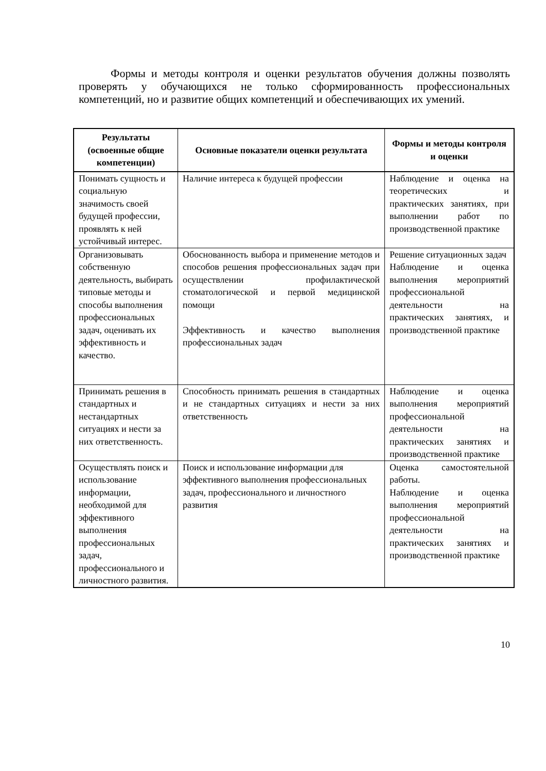Формы и методы контроля и оценки результатов обучения должны позволять проверять у обучающихся не только сформированность профессиональных компетенций, но и развитие общих компетенций и обеспечивающих их умений.
| Результаты (освоенные общие компетенции) | Основные показатели оценки результата | Формы и методы контроля и оценки |
| --- | --- | --- |
| Понимать сущность и социальную значимость своей будущей профессии, проявлять к ней устойчивый интерес. | Наличие интереса к будущей профессии | Наблюдение и оценка на теоретических и практических занятиях, при выполнении работ по производственной практике |
| Организовывать собственную деятельность, выбирать типовые методы и способы выполнения профессиональных задач, оценивать их эффективность и качество. | Обоснованность выбора и применение методов и способов решения профессиональных задач при осуществлении профилактической стоматологической и первой медицинской помощи Эффективность и качество выполнения профессиональных задач | Решение ситуационных задач Наблюдение и оценка выполнения мероприятий профессиональной деятельности на практических занятиях, и производственной практике |
| Принимать решения в стандартных и нестандартных ситуациях и нести за них ответственность. | Способность принимать решения в стандартных и не стандартных ситуациях и нести за них ответственность | Наблюдение и оценка выполнения мероприятий профессиональной деятельности на практических занятиях и производственной практике |
| Осуществлять поиск и использование информации, необходимой для эффективного выполнения профессиональных задач, профессионального и личностного развития. | Поиск и использование информации для эффективного выполнения профессиональных задач, профессионального и личностного развития | Оценка самостоятельной работы. Наблюдение и оценка выполнения мероприятий профессиональной деятельности на практических занятиях и производственной практике |
10